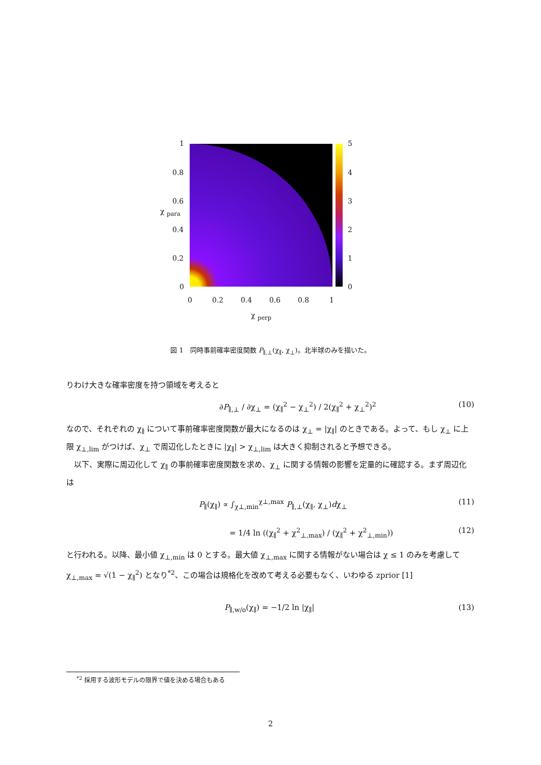1
0.8
0.6
0.4
0.2
0
5
4
3
2
1
0
0 0.2 0.4 0.6 0.8 1
χ <sub>perp</sub>
χ <sub>para</sub>
図 1　同時事前確率密度関数 P<sub>∥,⊥</sub>(χ<sub>∥</sub>, χ<sub>⊥</sub>)。北半球のみを描いた。
りわけ大きな確率密度を持つ領域を考えると
∂P<sub>∥,⊥</sub> / ∂χ<sub>⊥</sub> = (χ<sub>∥</sub><sup>2</sup> − χ<sub>⊥</sub><sup>2</sup>) / 2(χ<sub>∥</sub><sup>2</sup> + χ<sub>⊥</sub><sup>2</sup>)<sup>2</sup> (10)
なので、それぞれの χ<sub>∥</sub> について事前確率密度関数が最大になるのは χ<sub>⊥</sub> = |χ<sub>∥</sub>| のときである。よって、もし χ<sub>⊥</sub> に上限 χ<sub>⊥,lim</sub> がつけば、χ<sub>⊥</sub> で周辺化したときに |χ<sub>∥</sub>| > χ<sub>⊥,lim</sub> は大きく抑制されると予想できる。
　以下、実際に周辺化して χ<sub>∥</sub> の事前確率密度関数を求め、χ<sub>⊥</sub> に関する情報の影響を定量的に確認する。まず周辺化は
P<sub>∥</sub>(χ<sub>∥</sub>) ∝ ∫<sub>χ⊥,min</sub><sup>χ⊥,max</sup> P<sub>∥,⊥</sub>(χ<sub>∥</sub>, χ<sub>⊥</sub>)dχ<sub>⊥</sub> (11)
= 1/4 ln ((χ<sub>∥</sub><sup>2</sup> + χ<sup>2</sup><sub>⊥,max</sub>) / (χ<sub>∥</sub><sup>2</sup> + χ<sup>2</sup><sub>⊥,min</sub>)) (12)
と行われる。以降、最小値 χ<sub>⊥,min</sub> は 0 とする。最大値 χ<sub>⊥,max</sub> に関する情報がない場合は χ ≤ 1 のみを考慮して χ<sub>⊥,max</sub> = √(1 − χ<sub>∥</sub><sup>2</sup>) となり<sup>*2</sup>、この場合は規格化を改めて考える必要もなく、いわゆる zprior [1]
P<sub>∥,w/o</sub>(χ<sub>∥</sub>) = −1/2 ln |χ<sub>∥</sub>| (13)
<sup>*2</sup> 採用する波形モデルの限界で値を決める場合もある
2